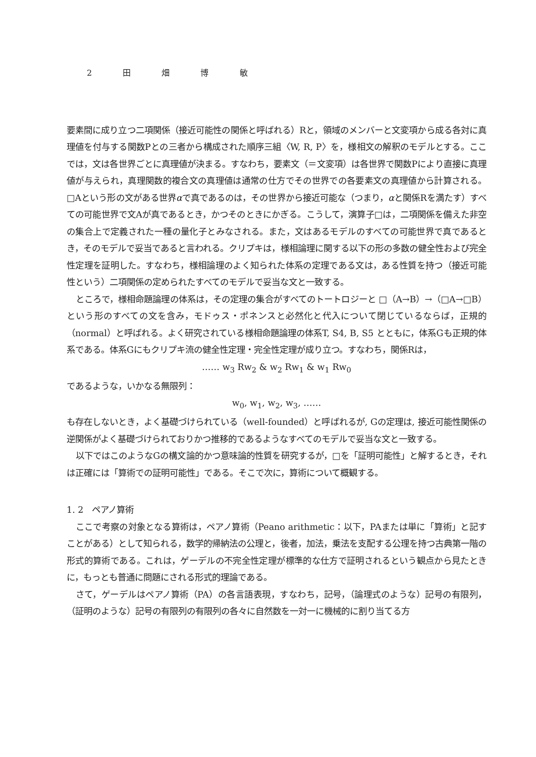2 田 畑 博 敏
要素間に成り立つ二項関係（接近可能性の関係と呼ばれる）Rと，領域のメンバーと文変項から成る各対に真理値を付与する関数Pとの三者から構成された順序三組〈W, R, P〉を，様相文の解釈のモデルとする。ここでは，文は各世界ごとに真理値が決まる。すなわち，要素文（＝文変項）は各世界で関数Pにより直接に真理値が与えられ，真理関数的複合文の真理値は通常の仕方でその世界での各要素文の真理値から計算される。□Aという形の文がある世界αで真であるのは，その世界から接近可能な（つまり，αと関係Rを満たす）すべての可能世界で文Aが真であるとき，かつそのときにかぎる。こうして，演算子□は，二項関係を備えた非空の集合上で定義された一種の量化子とみなされる。また，文はあるモデルのすべての可能世界で真であるとき，そのモデルで妥当であると言われる。クリプキは，様相論理に関する以下の形の多数の健全性および完全性定理を証明した。すなわち，様相論理のよく知られた体系の定理である文は，ある性質を持つ（接近可能性という）二項関係の定められたすべてのモデルで妥当な文と一致する。
ところで，様相命題論理の体系は，その定理の集合がすべてのトートロジーと □（A→B）→（□A→□B）という形のすべての文を含み，モドゥス・ポネンスと必然化と代入について閉じているならば，正規的（normal）と呼ばれる。よく研究されている様相命題論理の体系T, S4, B, S5 とともに，体系Gも正規的体系である。体系Gにもクリプキ流の健全性定理・完全性定理が成り立つ。すなわち，関係Rは，
…… w<sub>3</sub> Rw<sub>2</sub> & w<sub>2</sub> Rw<sub>1</sub> & w<sub>1</sub> Rw<sub>0</sub>
であるような，いかなる無限列：
w<sub>0</sub>, w<sub>1</sub>, w<sub>2</sub>, w<sub>3</sub>, ……
も存在しないとき，よく基礎づけられている（well-founded）と呼ばれるが, Gの定理は, 接近可能性関係の逆関係がよく基礎づけられておりかつ推移的であるようなすべてのモデルで妥当な文と一致する。
以下ではこのようなGの構文論的かつ意味論的性質を研究するが，□を「証明可能性」と解するとき，それは正確には「算術での証明可能性」である。そこで次に，算術について概観する。
1. 2　ペアノ算術
ここで考察の対象となる算術は，ペアノ算術（Peano arithmetic：以下，PAまたは単に「算術」と記すことがある）として知られる，数学的帰納法の公理と，後者，加法，乗法を支配する公理を持つ古典第一階の形式的算術である。これは，ゲーデルの不完全性定理が標準的な仕方で証明されるという観点から見たときに，もっとも普通に問題にされる形式的理論である。
さて，ゲーデルはペアノ算術（PA）の各言語表現，すなわち，記号，（論理式のような）記号の有限列，（証明のような）記号の有限列の有限列の各々に自然数を一対一に機械的に割り当てる方